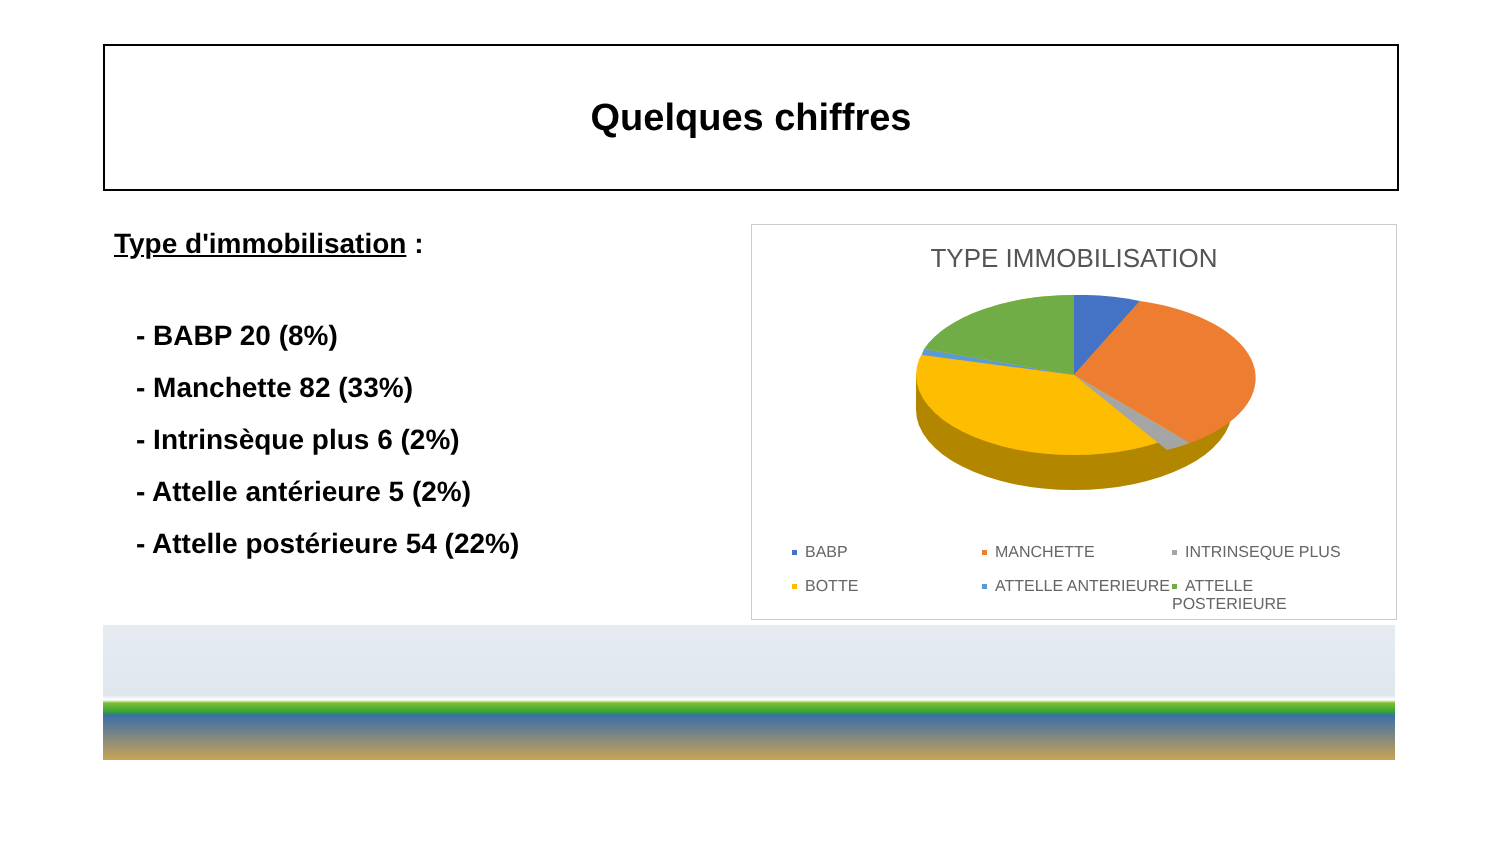Quelques chiffres
Type d'immobilisation :
- BABP 20 (8%)
- Manchette 82 (33%)
- Intrinsèque plus 6 (2%)
- Attelle antérieure 5 (2%)
- Attelle postérieure 54 (22%)
TYPE IMMOBILISATION
BABP
MANCHETTE
INTRINSEQUE PLUS
BOTTE
ATTELLE ANTERIEURE
ATTELLE POSTERIEURE